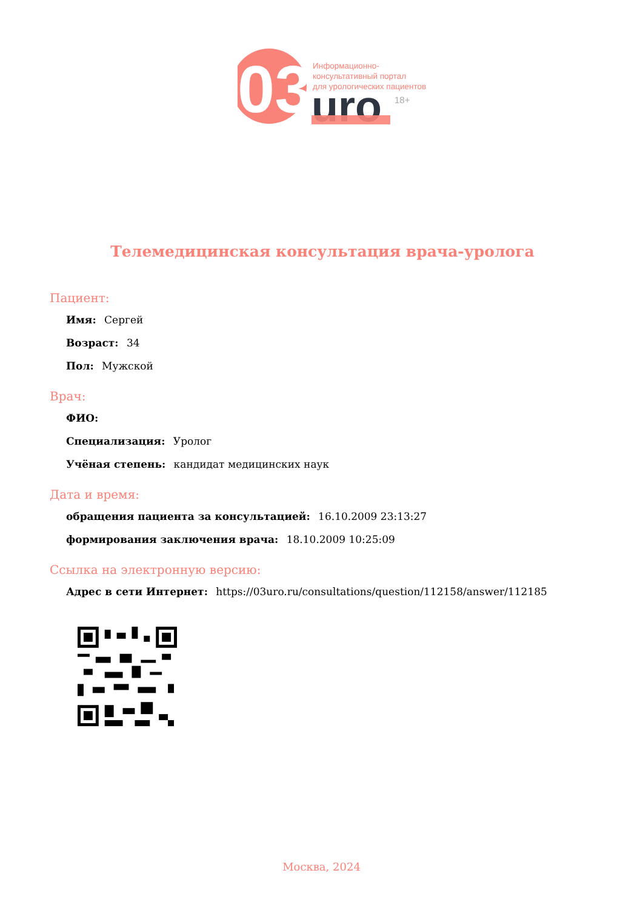03
uro
Информационно-
консультативный портал
для урологических пациентов
18+
Телемедицинская консультация врача-уролога
Пациент:
Имя: Сергей
Возраст: 34
Пол: Мужской
Врач:
ФИО:
Специализация: Уролог
Учёная степень: кандидат медицинских наук
Дата и время:
обращения пациента за консультацией: 16.10.2009 23:13:27
формирования заключения врача: 18.10.2009 10:25:09
Ссылка на электронную версию:
Адрес в сети Интернет: https://03uro.ru/consultations/question/112158/answer/112185
Москва, 2024